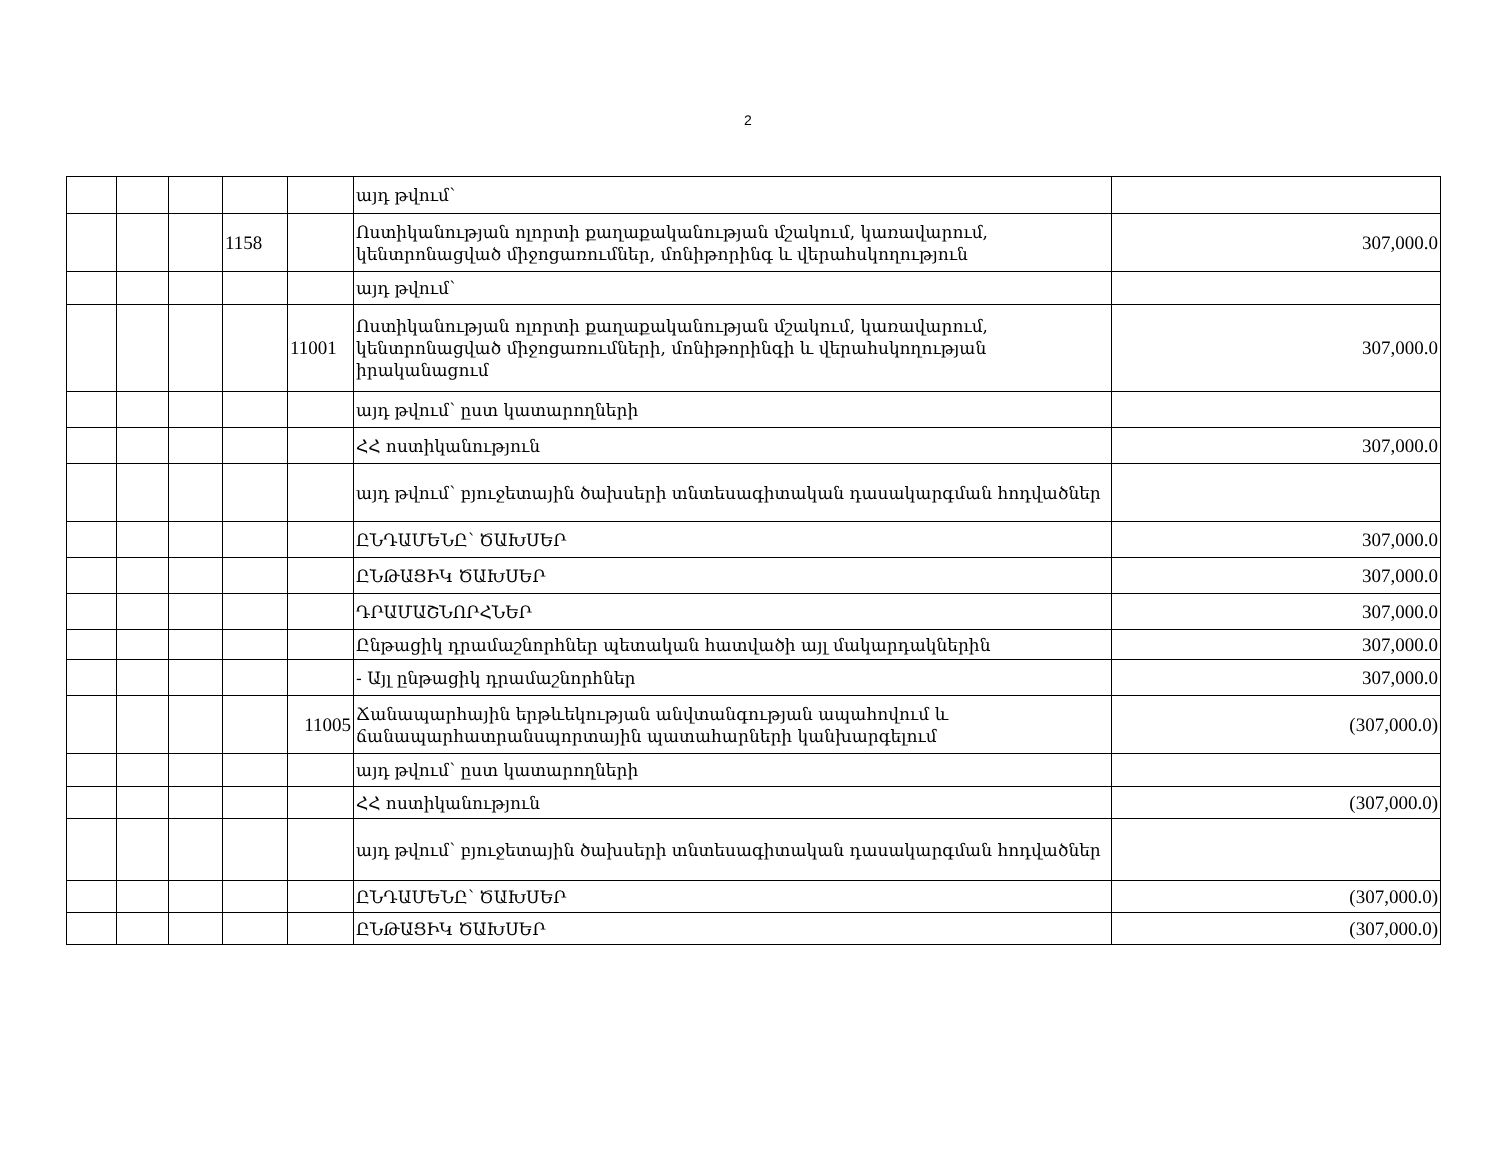2
| | | | | | այդ թվում՝ | |
| | | | 1158 | | Ոստիկանության ոլորտի քաղաքականության մշակում, կառավարում, կենտրոնացված միջոցառումներ, մոնիթորինգ և վերահսկողություն | 307,000.0 |
| | | | | | այդ թվում՝ | |
| | | | | 11001 | Ոստիկանության ոլորտի քաղաքականության մշակում, կառավարում, կենտրոնացված միջոցառումների, մոնիթորինգի և վերահսկողության իրականացում | 307,000.0 |
| | | | | | այդ թվում՝ ըստ կատարողների | |
| | | | | | ՀՀ ոստիկանություն | 307,000.0 |
| | | | | | այդ թվում՝ բյուջետային ծախսերի տնտեսագիտական դասակարգման հոդվածներ | |
| | | | | | ԸՆԴԱՄԵՆԸ՝ ԾԱԽՍԵՐ | 307,000.0 |
| | | | | | ԸՆԹԱՑԻԿ ԾԱԽՍԵՐ | 307,000.0 |
| | | | | | ԴՐԱՄԱՇՆՈՐՀՆԵՐ | 307,000.0 |
| | | | | | Ընթացիկ դրամաշնորհներ պետական հատվածի այլ մակարդակներին | 307,000.0 |
| | | | | | - Այլ ընթացիկ դրամաշնորհներ | 307,000.0 |
| | | | | 11005 | Ճանապարհային երթևեկության անվտանգության ապահովում և ճանապարհատրանսպորտային պատահարների կանխարգելում | (307,000.0) |
| | | | | | այդ թվում՝ ըստ կատարողների | |
| | | | | | ՀՀ ոստիկանություն | (307,000.0) |
| | | | | | այդ թվում՝ բյուջետային ծախսերի տնտեսագիտական դասակարգման հոդվածներ | |
| | | | | | ԸՆԴԱՄԵՆԸ՝ ԾԱԽՍԵՐ | (307,000.0) |
| | | | | | ԸՆԹԱՑԻԿ ԾԱԽՍԵՐ | (307,000.0) |